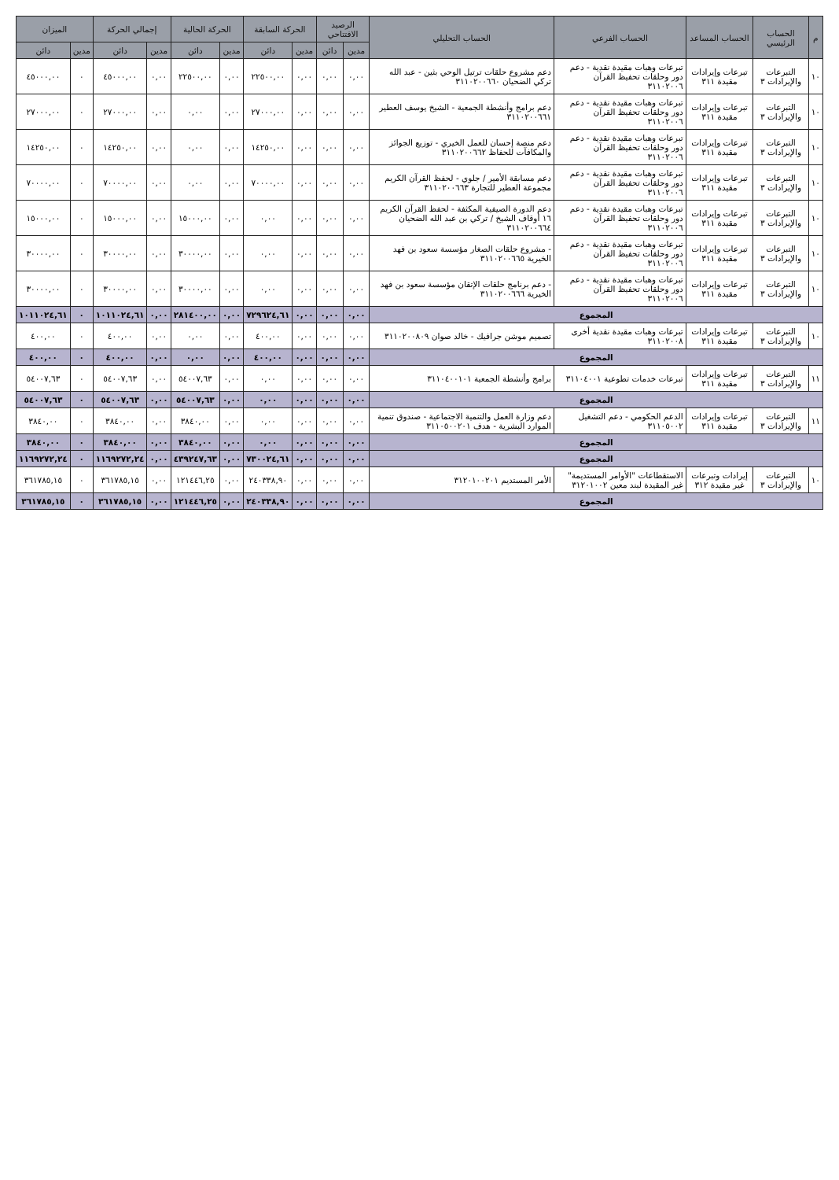| م | الحساب الرئيسي | الحساب المساعد | الحساب الفرعي | الحساب التحليلي | الرصيد الافتتاحي | | الحركة السابقة | | الحركة الحالية | | إجمالي الحركة | | الميزان | |
| --- | --- | --- | --- | --- | --- | --- | --- | --- | --- | --- | --- | --- | --- | --- |
| | | | | | مدين | دائن | مدين | دائن | مدين | دائن | مدين | دائن | مدين | دائن |
| ١٠ | التبرعات والإيرادات ٣ | تبرعات وإيرادات مقيدة ٣١١ | تبرعات وهبات مقيدة نقدية - دعم دور وحلقات تحفيظ القرآن ٣١١٠٢٠٠٦ | دعم مشروع حلقات ترتيل الوحي بثين - عبد الله تركي الضحيان ٣١١٠٢٠٠٦٦٠ | ٠,٠٠ | ٠,٠٠ | ٠,٠٠ | ٢٢٥٠٠,٠٠ | ٠,٠٠ | ٢٢٥٠٠,٠٠ | ٠,٠٠ | ٤٥٠٠٠,٠٠ | ٠ | ٤٥٠٠٠,٠٠ |
| ١٠ | التبرعات والإيرادات ٣ | تبرعات وإيرادات مقيدة ٣١١ | تبرعات وهبات مقيدة نقدية - دعم دور وحلقات تحفيظ القرآن ٣١١٠٢٠٠٦ | دعم برامج وأنشطة الجمعية - الشيخ يوسف العطير ٣١١٠٢٠٠٦٦١ | ٠,٠٠ | ٠,٠٠ | ٠,٠٠ | ٢٧٠٠٠,٠٠ | ٠,٠٠ | ٠,٠٠ | ٠,٠٠ | ٢٧٠٠٠,٠٠ | ٠ | ٢٧٠٠٠,٠٠ |
| ١٠ | التبرعات والإيرادات ٣ | تبرعات وإيرادات مقيدة ٣١١ | تبرعات وهبات مقيدة نقدية - دعم دور وحلقات تحفيظ القرآن ٣١١٠٢٠٠٦ | دعم منصة إحسان للعمل الخيري - توزيع الجوائز والمكافآت للحفاظ ٣١١٠٢٠٠٦٦٢ | ٠,٠٠ | ٠,٠٠ | ٠,٠٠ | ١٤٢٥٠,٠٠ | ٠,٠٠ | ٠,٠٠ | ٠,٠٠ | ١٤٢٥٠,٠٠ | ٠ | ١٤٢٥٠,٠٠ |
| ١٠ | التبرعات والإيرادات ٣ | تبرعات وإيرادات مقيدة ٣١١ | تبرعات وهبات مقيدة نقدية - دعم دور وحلقات تحفيظ القرآن ٣١١٠٢٠٠٦ | دعم مسابقة الأمير / جلوي - لحفظ القرآن الكريم مجموعة العطير للتجارة ٣١١٠٢٠٠٦٦٣ | ٠,٠٠ | ٠,٠٠ | ٠,٠٠ | ٧٠٠٠٠,٠٠ | ٠,٠٠ | ٠,٠٠ | ٠,٠٠ | ٧٠٠٠٠,٠٠ | ٠ | ٧٠٠٠٠,٠٠ |
| ١٠ | التبرعات والإيرادات ٣ | تبرعات وإيرادات مقيدة ٣١١ | تبرعات وهبات مقيدة نقدية - دعم دور وحلقات تحفيظ القرآن ٣١١٠٢٠٠٦ | دعم الدورة الصيفية المكثفة - لحفظ القرآن الكريم ١٦ أوقاف الشيخ / تركي بن عبد الله الضحيان ٣١١٠٢٠٠٦٦٤ | ٠,٠٠ | ٠,٠٠ | ٠,٠٠ | ٠,٠٠ | ٠,٠٠ | ١٥٠٠٠,٠٠ | ٠,٠٠ | ١٥٠٠٠,٠٠ | ٠ | ١٥٠٠٠,٠٠ |
| ١٠ | التبرعات والإيرادات ٣ | تبرعات وإيرادات مقيدة ٣١١ | تبرعات وهبات مقيدة نقدية - دعم دور وحلقات تحفيظ القرآن ٣١١٠٢٠٠٦ | - مشروع حلقات الصغار مؤسسة سعود بن فهد الخيرية ٣١١٠٢٠٠٦٦٥ | ٠,٠٠ | ٠,٠٠ | ٠,٠٠ | ٠,٠٠ | ٠,٠٠ | ٣٠٠٠٠,٠٠ | ٠,٠٠ | ٣٠٠٠٠,٠٠ | ٠ | ٣٠٠٠٠,٠٠ |
| ١٠ | التبرعات والإيرادات ٣ | تبرعات وإيرادات مقيدة ٣١١ | تبرعات وهبات مقيدة نقدية - دعم دور وحلقات تحفيظ القرآن ٣١١٠٢٠٠٦ | - دعم برنامج حلقات الإتقان مؤسسة سعود بن فهد الخيرية ٣١١٠٢٠٠٦٦٦ | ٠,٠٠ | ٠,٠٠ | ٠,٠٠ | ٠,٠٠ | ٠,٠٠ | ٣٠٠٠٠,٠٠ | ٠,٠٠ | ٣٠٠٠٠,٠٠ | ٠ | ٣٠٠٠٠,٠٠ |
| المجموع | | | | | ٠,٠٠ | ٠,٠٠ | ٠,٠٠ | ٧٢٩٦٢٤,٦١ | ٠,٠٠ | ٢٨١٤٠٠,٠٠ | ٠,٠٠ | ١٠١١٠٢٤,٦١ | ٠ | ١٠١١٠٢٤,٦١ |
| ١٠ | التبرعات والإيرادات ٣ | تبرعات وإيرادات مقيدة ٣١١ | تبرعات وهبات مقيدة نقدية أخرى ٣١١٠٢٠٠٨ | تصميم موشن جرافيك - خالد صوان ٣١١٠٢٠٠٨٠٩ | ٠,٠٠ | ٠,٠٠ | ٠,٠٠ | ٤٠٠,٠٠ | ٠,٠٠ | ٠,٠٠ | ٠,٠٠ | ٤٠٠,٠٠ | ٠ | ٤٠٠,٠٠ |
| المجموع | | | | | ٠,٠٠ | ٠,٠٠ | ٠,٠٠ | ٤٠٠,٠٠ | ٠,٠٠ | ٠,٠٠ | ٠,٠٠ | ٤٠٠,٠٠ | ٠ | ٤٠٠,٠٠ |
| ١١ | التبرعات والإيرادات ٣ | تبرعات وإيرادات مقيدة ٣١١ | تبرعات خدمات تطوعية ٣١١٠٤٠٠١ | برامج وأنشطة الجمعية ٣١١٠٤٠٠١٠١ | ٠,٠٠ | ٠,٠٠ | ٠,٠٠ | ٠,٠٠ | ٠,٠٠ | ٥٤٠٠٧,٦٣ | ٠,٠٠ | ٥٤٠٠٧,٦٣ | ٠ | ٥٤٠٠٧,٦٣ |
| المجموع | | | | | ٠,٠٠ | ٠,٠٠ | ٠,٠٠ | ٠,٠٠ | ٠,٠٠ | ٥٤٠٠٧,٦٣ | ٠,٠٠ | ٥٤٠٠٧,٦٣ | ٠ | ٥٤٠٠٧,٦٣ |
| ١١ | التبرعات والإيرادات ٣ | تبرعات وإيرادات مقيدة ٣١١ | الدعم الحكومي - دعم التشغيل ٣١١٠٥٠٠٢ | دعم وزارة العمل والتنمية الاجتماعية - صندوق تنمية الموارد البشرية - هدف ٣١١٠٥٠٠٢٠١ | ٠,٠٠ | ٠,٠٠ | ٠,٠٠ | ٠,٠٠ | ٠,٠٠ | ٣٨٤٠,٠٠ | ٠,٠٠ | ٣٨٤٠,٠٠ | ٠ | ٣٨٤٠,٠٠ |
| المجموع | | | | | ٠,٠٠ | ٠,٠٠ | ٠,٠٠ | ٠,٠٠ | ٠,٠٠ | ٣٨٤٠,٠٠ | ٠,٠٠ | ٣٨٤٠,٠٠ | ٠ | ٣٨٤٠,٠٠ |
| المجموع | | | | | ٠,٠٠ | ٠,٠٠ | ٠,٠٠ | ٧٣٠٠٢٤,٦١ | ٠,٠٠ | ٤٣٩٢٤٧,٦٣ | ٠,٠٠ | ١١٦٩٢٧٢,٢٤ | ٠ | ١١٦٩٢٧٢,٢٤ |
| ١٠ | التبرعات والإيرادات ٣ | إيرادات وتبرعات غير مقيدة ٣١٢ | الاستقطاعات "الأوامر المستديمة" غير المقيدة لبند معين ٣١٢٠١٠٠٢ | الأمر المستديم ٣١٢٠١٠٠٢٠١ | ٠,٠٠ | ٠,٠٠ | ٠,٠٠ | ٢٤٠٣٣٨,٩٠ | ٠,٠٠ | ١٢١٤٤٦,٢٥ | ٠,٠٠ | ٣٦١٧٨٥,١٥ | ٠ | ٣٦١٧٨٥,١٥ |
| المجموع | | | | | ٠,٠٠ | ٠,٠٠ | ٠,٠٠ | ٢٤٠٣٣٨,٩٠ | ٠,٠٠ | ١٢١٤٤٦,٢٥ | ٠,٠٠ | ٣٦١٧٨٥,١٥ | ٠ | ٣٦١٧٨٥,١٥ |